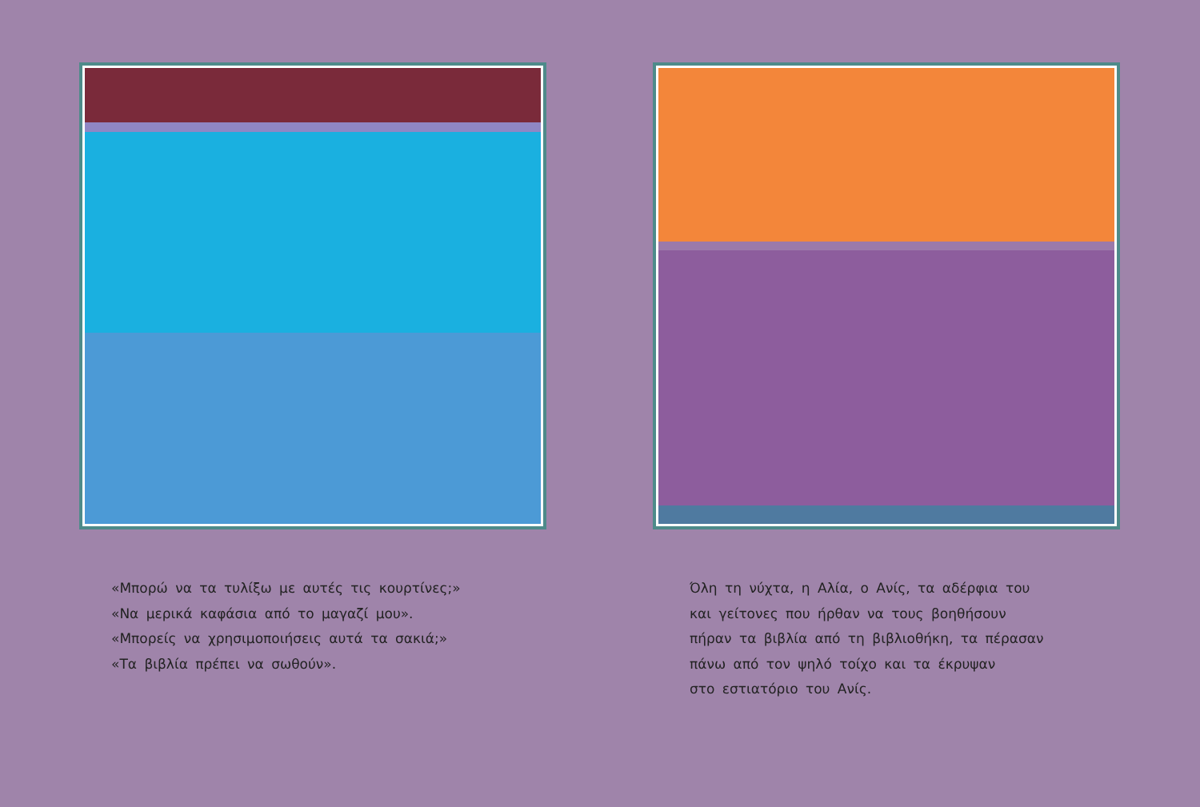«Μπορώ να τα τυλίξω με αυτές τις κουρτίνες;»
«Να μερικά καφάσια από το μαγαζί μου».
«Μπορείς να χρησιμοποιήσεις αυτά τα σακιά;»
«Τα βιβλία πρέπει να σωθούν».
Όλη τη νύχτα, η Αλία, ο Ανίς, τα αδέρφια του
και γείτονες που ήρθαν να τους βοηθήσουν
πήραν τα βιβλία από τη βιβλιοθήκη, τα πέρασαν
πάνω από τον ψηλό τοίχο και τα έκρυψαν
στο εστιατόριο του Ανίς.